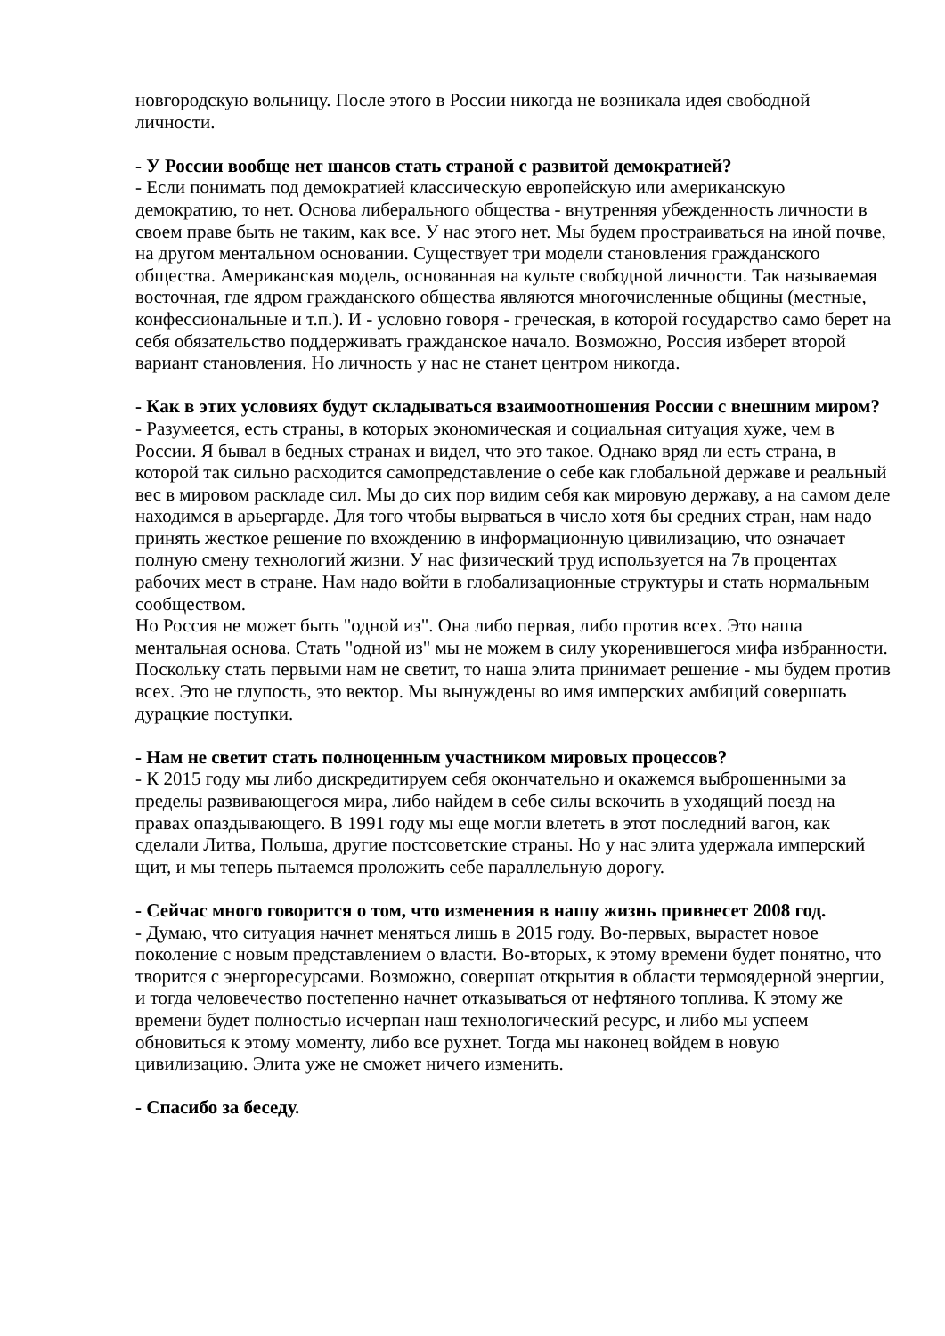новгородскую вольницу. После этого в России никогда не возникала идея свободной личности.
- У России вообще нет шансов стать страной с развитой демократией?
- Если понимать под демократией классическую европейскую или американскую демократию, то нет. Основа либерального общества - внутренняя убежденность личности в своем праве быть не таким, как все. У нас этого нет. Мы будем простраиваться на иной почве, на другом ментальном основании. Существует три модели становления гражданского общества. Американская модель, основанная на культе свободной личности. Так называемая восточная, где ядром гражданского общества являются многочисленные общины (местные, конфессиональные и т.п.). И - условно говоря - греческая, в которой государство само берет на себя обязательство поддерживать гражданское начало. Возможно, Россия изберет второй вариант становления. Но личность у нас не станет центром никогда.
- Как в этих условиях будут складываться взаимоотношения России с внешним миром?
- Разумеется, есть страны, в которых экономическая и социальная ситуация хуже, чем в России. Я бывал в бедных странах и видел, что это такое. Однако вряд ли есть страна, в которой так сильно расходится самопредставление о себе как глобальной державе и реальный вес в мировом раскладе сил. Мы до сих пор видим себя как мировую державу, а на самом деле находимся в арьергарде. Для того чтобы вырваться в число хотя бы средних стран, нам надо принять жесткое решение по вхождению в информационную цивилизацию, что означает полную смену технологий жизни. У нас физический труд используется на 7в процентах рабочих мест в стране. Нам надо войти в глобализационные структуры и стать нормальным сообществом.
Но Россия не может быть "одной из". Она либо первая, либо против всех. Это наша ментальная основа. Стать "одной из" мы не можем в силу укоренившегося мифа избранности. Поскольку стать первыми нам не светит, то наша элита принимает решение - мы будем против всех. Это не глупость, это вектор. Мы вынуждены во имя имперских амбиций совершать дурацкие поступки.
- Нам не светит стать полноценным участником мировых процессов?
- К 2015 году мы либо дискредитируем себя окончательно и окажемся выброшенными за пределы развивающегося мира, либо найдем в себе силы вскочить в уходящий поезд на правах опаздывающего. В 1991 году мы еще могли влететь в этот последний вагон, как сделали Литва, Польша, другие постсоветские страны. Но у нас элита удержала имперский щит, и мы теперь пытаемся проложить себе параллельную дорогу.
- Сейчас много говорится о том, что изменения в нашу жизнь привнесет 2008 год.
- Думаю, что ситуация начнет меняться лишь в 2015 году. Во-первых, вырастет новое поколение с новым представлением о власти. Во-вторых, к этому времени будет понятно, что творится с энергоресурсами. Возможно, совершат открытия в области термоядерной энергии, и тогда человечество постепенно начнет отказываться от нефтяного топлива. К этому же времени будет полностью исчерпан наш технологический ресурс, и либо мы успеем обновиться к этому моменту, либо все рухнет. Тогда мы наконец войдем в новую цивилизацию. Элита уже не сможет ничего изменить.
- Спасибо за беседу.